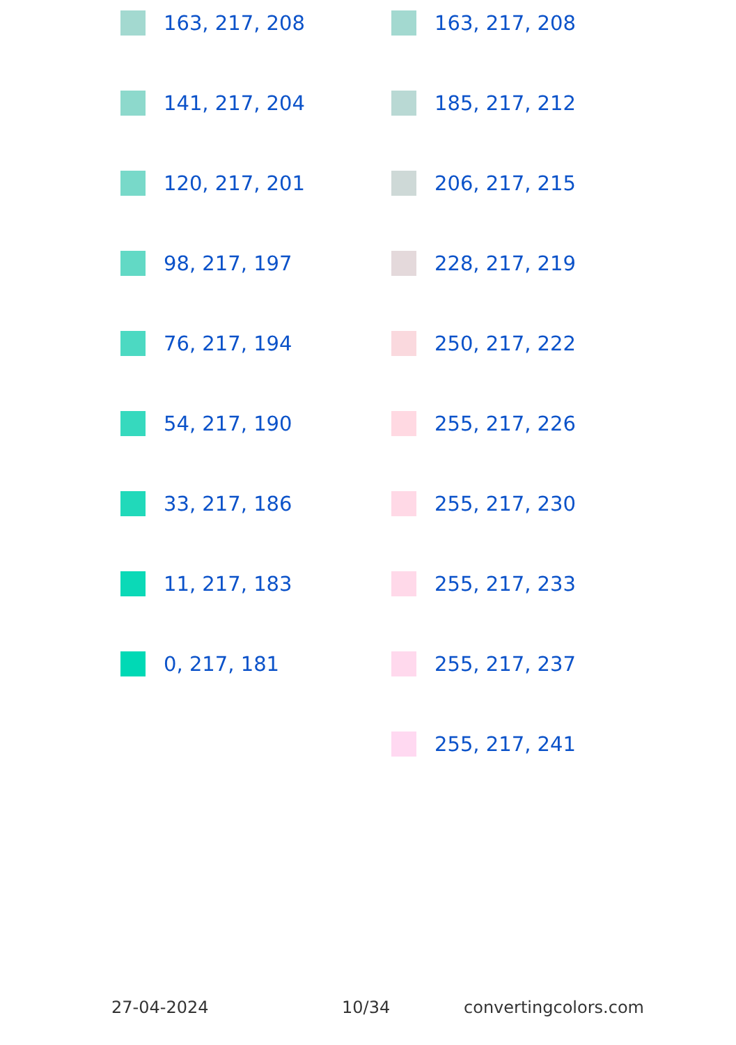163, 217, 208
141, 217, 204
120, 217, 201
98, 217, 197
76, 217, 194
54, 217, 190
33, 217, 186
11, 217, 183
0, 217, 181
163, 217, 208
185, 217, 212
206, 217, 215
228, 217, 219
250, 217, 222
255, 217, 226
255, 217, 230
255, 217, 233
255, 217, 237
255, 217, 241
27-04-2024 10/34 convertingcolors.com